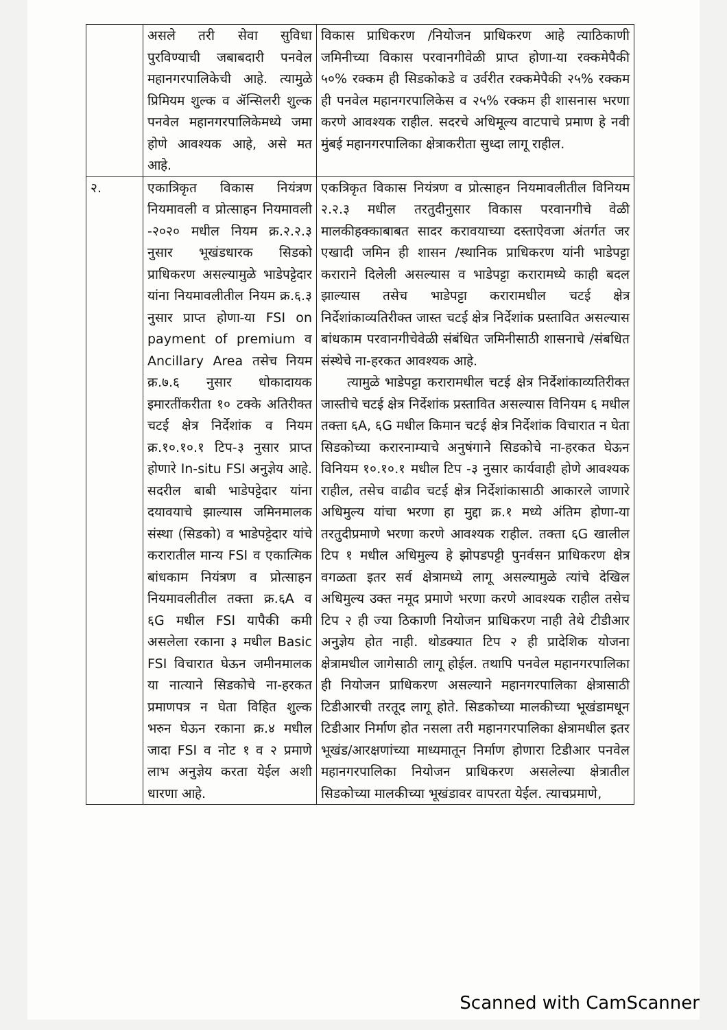| | असले तरी सेवा सुविधा पुरविण्याची जबाबदारी पनवेल महानगरपालिकेची आहे. त्यामुळे प्रिमियम शुल्क व ॲन्सिलरी शुल्क पनवेल महानगरपालिकेमध्ये जमा होणे आवश्यक आहे, असे मत आहे. | विकास प्राधिकरण /नियोजन प्राधिकरण आहे त्याठिकाणी जमिनीच्या विकास परवानगीवेळी प्राप्त होणा-या रक्कमेपैकी ५०% रक्कम ही सिडकोकडे व उर्वरीत रक्कमेपैकी २५% रक्कम ही पनवेल महानगरपालिकेस व २५% रक्कम ही शासनास भरणा करणे आवश्यक राहील. सदरचे अधिमूल्य वाटपाचे प्रमाण हे नवी मुंबई महानगरपालिका क्षेत्राकरीता सुध्दा लागू राहील. |
| २. | एकात्रिकृत विकास नियंत्रण नियमावली व प्रोत्साहन नियमावली -२०२० मधील नियम क्र.२.२.३ नुसार भूखंडधारक सिडको प्राधिकरण असल्यामुळे भाडेपट्टेदार यांना नियमावलीतील नियम क्र.६.३ नुसार प्राप्त होणा-या FSI on payment of premium व Ancillary Area तसेच नियम क्र.७.६ नुसार धोकादायक इमारतींकरीता १० टक्के अतिरीक्त चटई क्षेत्र निर्देशांक व नियम क्र.१०.१०.१ टिप-३ नुसार प्राप्त होणारे In-situ FSI अनुज्ञेय आहे. सदरील बाबी भाडेपट्टेदार यांना दयावयाचे झाल्यास जमिनमालक संस्था (सिडको) व भाडेपट्टेदार यांचे करारातील मान्य FSI व एकात्मिक बांधकाम नियंत्रण व प्रोत्साहन नियमावलीतील तक्ता क्र.६A व ६G मधील FSI यापैकी कमी असलेला रकाना ३ मधील Basic FSI विचारात घेऊन जमीनमालक या नात्याने सिडकोचे ना-हरकत प्रमाणपत्र न घेता विहित शुल्क भरुन घेऊन रकाना क्र.४ मधील जादा FSI व नोट १ व २ प्रमाणे लाभ अनुज्ञेय करता येईल अशी धारणा आहे. | एकत्रिकृत विकास नियंत्रण व प्रोत्साहन नियमावलीतील विनियम २.२.३ मधील तरतुदीनुसार विकास परवानगीचे वेळी मालकीहक्काबाबत सादर करावयाच्या दस्ताऐवजा अंतर्गत जर एखादी जमिन ही शासन /स्थानिक प्राधिकरण यांनी भाडेपट्टा कराराने दिलेली असल्यास व भाडेपट्टा करारामध्ये काही बदल झाल्यास तसेच भाडेपट्टा करारामधील चटई क्षेत्र निर्देशांकाव्यतिरीक्त जास्त चटई क्षेत्र निर्देशांक प्रस्तावित असल्यास बांधकाम परवानगीचेवेळी संबंधित जमिनीसाठी शासनाचे /संबधित संस्थेचे ना-हरकत आवश्यक आहे. त्यामुळे भाडेपट्टा करारामधील चटई क्षेत्र निर्देशांकाव्यतिरीक्त जास्तीचे चटई क्षेत्र निर्देशांक प्रस्तावित असल्यास विनियम ६ मधील तक्ता ६A, ६G मधील किमान चटई क्षेत्र निर्देशांक विचारात न घेता सिडकोच्या करारनाम्याचे अनुषंगाने सिडकोचे ना-हरकत घेऊन विनियम १०.१०.१ मधील टिप -३ नुसार कार्यवाही होणे आवश्यक राहील, तसेच वाढीव चटई क्षेत्र निर्देशांकासाठी आकारले जाणारे अधिमुल्य यांचा भरणा हा मुद्दा क्र.१ मध्ये अंतिम होणा-या तरतुदीप्रमाणे भरणा करणे आवश्यक राहील. तक्ता ६G खालील टिप १ मधील अधिमुल्य हे झोपडपट्टी पुनर्वसन प्राधिकरण क्षेत्र वगळता इतर सर्व क्षेत्रामध्ये लागू असल्यामुळे त्यांचे देखिल अधिमुल्य उक्त नमूद प्रमाणे भरणा करणे आवश्यक राहील तसेच टिप २ ही ज्या ठिकाणी नियोजन प्राधिकरण नाही तेथे टीडीआर अनुज्ञेय होत नाही. थोडक्यात टिप २ ही प्रादेशिक योजना क्षेत्रामधील जागेसाठी लागू होईल. तथापि पनवेल महानगरपालिका ही नियोजन प्राधिकरण असल्याने महानगरपालिका क्षेत्रासाठी टिडीआरची तरतूद लागू होते. सिडकोच्या मालकीच्या भूखंडामधून टिडीआर निर्माण होत नसला तरी महानगरपालिका क्षेत्रामधील इतर भूखंड/आरक्षणांच्या माध्यमातून निर्माण होणारा टिडीआर पनवेल महानगरपालिका नियोजन प्राधिकरण असलेल्या क्षेत्रातील सिडकोच्या मालकीच्या भूखंडावर वापरता येईल. त्याचप्रमाणे, |
​
Scanned with CamScanner